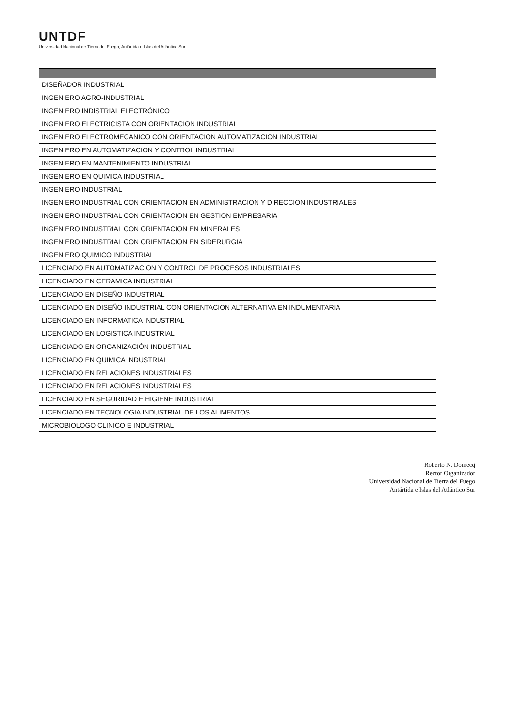UNTDF
Universidad Nacional de Tierra del Fuego, Antártida e Islas del Atlántico Sur
| DISEÑADOR INDUSTRIAL |
| INGENIERO AGRO-INDUSTRIAL |
| INGENIERO INDISTRIAL ELECTRÓNICO |
| INGENIERO ELECTRICISTA CON ORIENTACION INDUSTRIAL |
| INGENIERO ELECTROMECANICO CON ORIENTACION AUTOMATIZACION INDUSTRIAL |
| INGENIERO EN AUTOMATIZACION Y CONTROL INDUSTRIAL |
| INGENIERO EN MANTENIMIENTO INDUSTRIAL |
| INGENIERO EN QUIMICA INDUSTRIAL |
| INGENIERO INDUSTRIAL |
| INGENIERO INDUSTRIAL CON ORIENTACION EN ADMINISTRACION Y DIRECCION INDUSTRIALES |
| INGENIERO INDUSTRIAL CON ORIENTACION EN GESTION EMPRESARIA |
| INGENIERO INDUSTRIAL CON ORIENTACION EN MINERALES |
| INGENIERO INDUSTRIAL CON ORIENTACION EN SIDERURGIA |
| INGENIERO QUIMICO INDUSTRIAL |
| LICENCIADO EN AUTOMATIZACION Y CONTROL DE PROCESOS INDUSTRIALES |
| LICENCIADO EN CERAMICA INDUSTRIAL |
| LICENCIADO EN DISEÑO INDUSTRIAL |
| LICENCIADO EN DISEÑO INDUSTRIAL CON ORIENTACION ALTERNATIVA EN INDUMENTARIA |
| LICENCIADO EN INFORMATICA INDUSTRIAL |
| LICENCIADO EN LOGISTICA INDUSTRIAL |
| LICENCIADO EN ORGANIZACIÓN INDUSTRIAL |
| LICENCIADO EN QUIMICA INDUSTRIAL |
| LICENCIADO EN RELACIONES INDUSTRIALES |
| LICENCIADO EN RELACIONES INDUSTRIALES |
| LICENCIADO EN SEGURIDAD E HIGIENE INDUSTRIAL |
| LICENCIADO EN TECNOLOGIA INDUSTRIAL DE LOS ALIMENTOS |
| MICROBIOLOGO CLINICO E INDUSTRIAL |
Roberto N. Domecq
Rector Organizador
Universidad Nacional de Tierra del Fuego
Antártida e Islas del Atlántico Sur